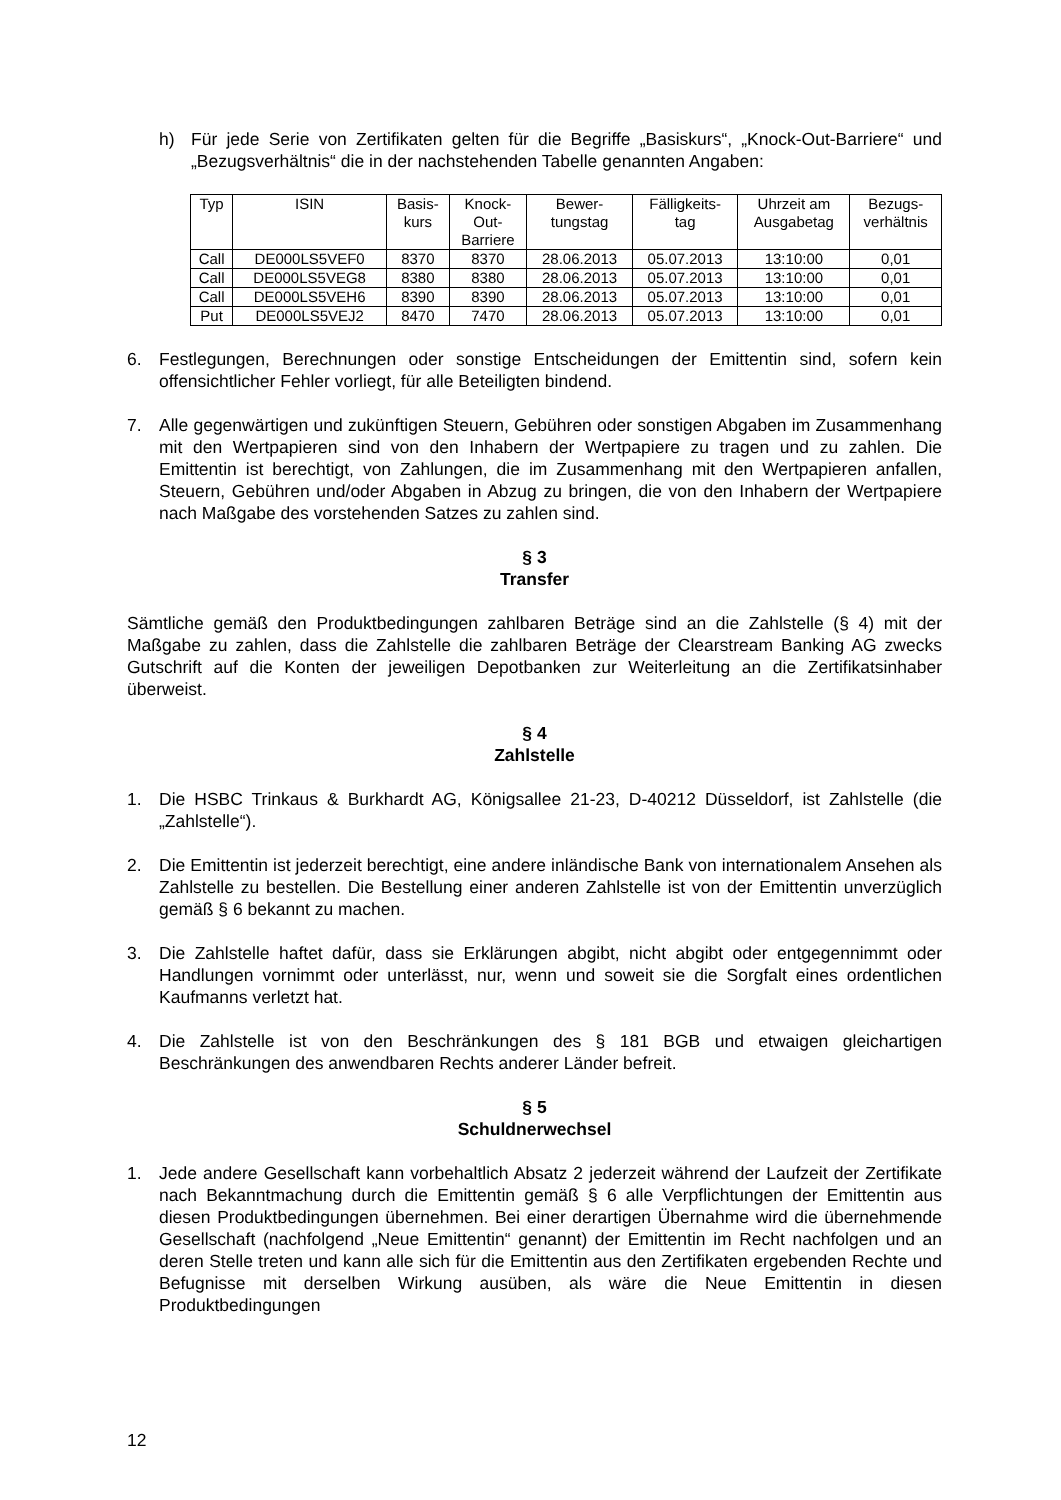h) Für jede Serie von Zertifikaten gelten für die Begriffe „Basiskurs“, „Knock-Out-Barriere“ und „Bezugsverhältnis“ die in der nachstehenden Tabelle genannten Angaben:
| Typ | ISIN | Basis- kurs | Knock- Out- Barriere | Bewer- tungstag | Fälligkeits- tag | Uhrzeit am Ausgabetag | Bezugs- verhältnis |
| --- | --- | --- | --- | --- | --- | --- | --- |
| Call | DE000LS5VEF0 | 8370 | 8370 | 28.06.2013 | 05.07.2013 | 13:10:00 | 0,01 |
| Call | DE000LS5VEG8 | 8380 | 8380 | 28.06.2013 | 05.07.2013 | 13:10:00 | 0,01 |
| Call | DE000LS5VEH6 | 8390 | 8390 | 28.06.2013 | 05.07.2013 | 13:10:00 | 0,01 |
| Put | DE000LS5VEJ2 | 8470 | 7470 | 28.06.2013 | 05.07.2013 | 13:10:00 | 0,01 |
6. Festlegungen, Berechnungen oder sonstige Entscheidungen der Emittentin sind, sofern kein offensichtlicher Fehler vorliegt, für alle Beteiligten bindend.
7. Alle gegenwärtigen und zukünftigen Steuern, Gebühren oder sonstigen Abgaben im Zusammenhang mit den Wertpapieren sind von den Inhabern der Wertpapiere zu tragen und zu zahlen. Die Emittentin ist berechtigt, von Zahlungen, die im Zusammenhang mit den Wertpapieren anfallen, Steuern, Gebühren und/oder Abgaben in Abzug zu bringen, die von den Inhabern der Wertpapiere nach Maßgabe des vorstehenden Satzes zu zahlen sind.
§ 3
Transfer
Sämtliche gemäß den Produktbedingungen zahlbaren Beträge sind an die Zahlstelle (§ 4) mit der Maßgabe zu zahlen, dass die Zahlstelle die zahlbaren Beträge der Clearstream Banking AG zwecks Gutschrift auf die Konten der jeweiligen Depotbanken zur Weiterleitung an die Zertifikatsinhaber überweist.
§ 4
Zahlstelle
1. Die HSBC Trinkaus & Burkhardt AG, Königsallee 21-23, D-40212 Düsseldorf, ist Zahlstelle (die „Zahlstelle“).
2. Die Emittentin ist jederzeit berechtigt, eine andere inländische Bank von internationalem Ansehen als Zahlstelle zu bestellen. Die Bestellung einer anderen Zahlstelle ist von der Emittentin unverzüglich gemäß § 6 bekannt zu machen.
3. Die Zahlstelle haftet dafür, dass sie Erklärungen abgibt, nicht abgibt oder entgegennimmt oder Handlungen vornimmt oder unterlässt, nur, wenn und soweit sie die Sorgfalt eines ordentlichen Kaufmanns verletzt hat.
4. Die Zahlstelle ist von den Beschränkungen des § 181 BGB und etwaigen gleichartigen Beschränkungen des anwendbaren Rechts anderer Länder befreit.
§ 5
Schuldnerwechsel
1. Jede andere Gesellschaft kann vorbehaltlich Absatz 2 jederzeit während der Laufzeit der Zertifikate nach Bekanntmachung durch die Emittentin gemäß § 6 alle Verpflichtungen der Emittentin aus diesen Produktbedingungen übernehmen. Bei einer derartigen Übernahme wird die übernehmende Gesellschaft (nachfolgend „Neue Emittentin“ genannt) der Emittentin im Recht nachfolgen und an deren Stelle treten und kann alle sich für die Emittentin aus den Zertifikaten ergebenden Rechte und Befugnisse mit derselben Wirkung ausüben, als wäre die Neue Emittentin in diesen Produktbedingungen
12